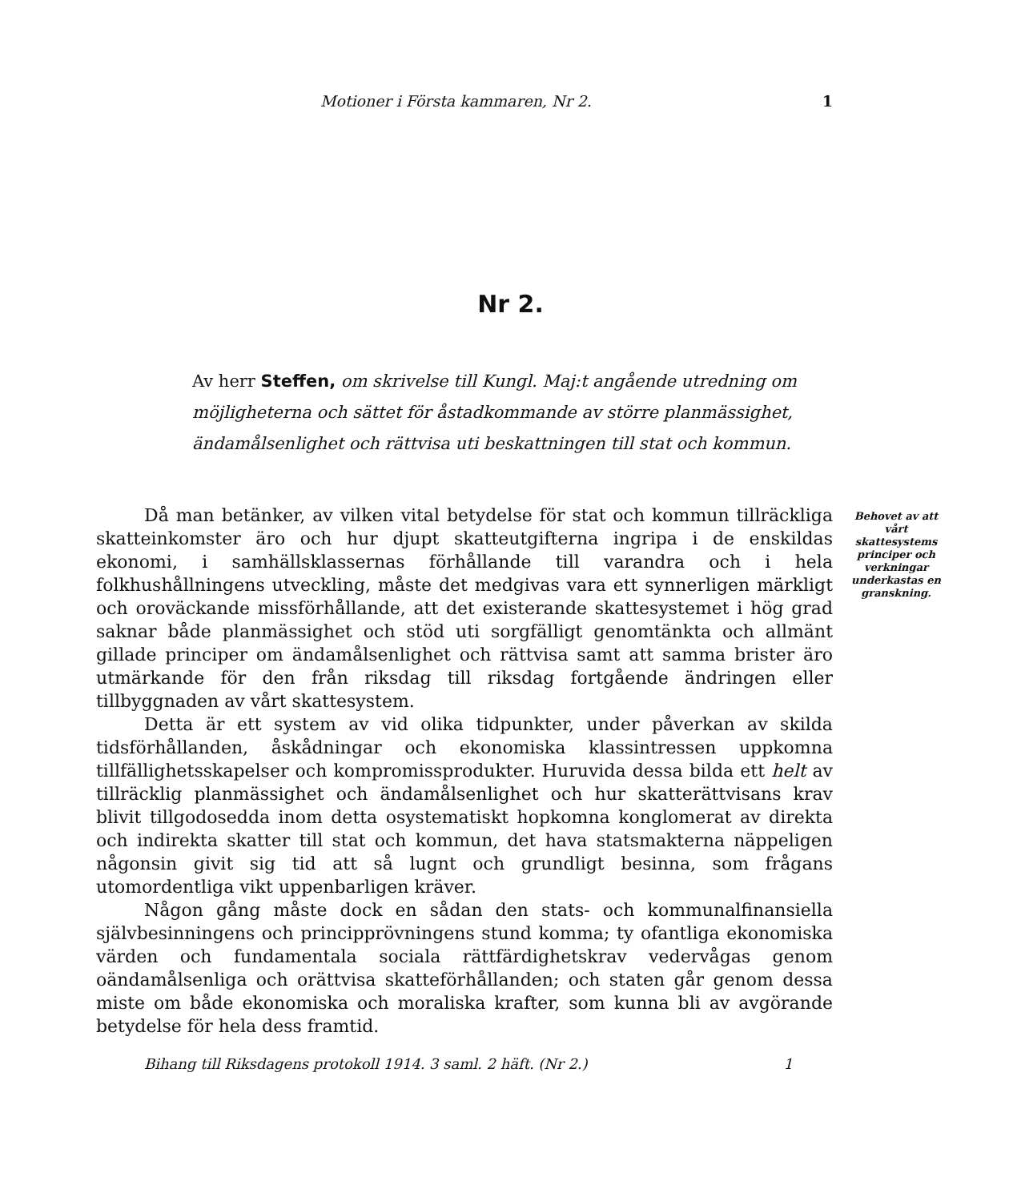Motioner i Första kammaren, Nr 2. 1
Nr 2.
Av herr Steffen, om skrivelse till Kungl. Maj:t angående utredning om möjligheterna och sättet för åstadkommande av större planmässighet, ändamålsenlighet och rättvisa uti beskattningen till stat och kommun.
Då man betänker, av vilken vital betydelse för stat och kommun tillräckliga skatteinkomster äro och hur djupt skatteutgifterna ingripa i de enskildas ekonomi, i samhällsklassernas förhållande till varandra och i hela folkhushållningens utveckling, måste det medgivas vara ett synnerligen märkligt och oroväckande missförhållande, att det existerande skattesystemet i hög grad saknar både planmässighet och stöd uti sorgfälligt genomtänkta och allmänt gillade principer om ändamålsenlighet och rättvisa samt att samma brister äro utmärkande för den från riksdag till riksdag fortgående ändringen eller tillbyggnaden av vårt skattesystem.
Detta är ett system av vid olika tidpunkter, under påverkan av skilda tidsförhållanden, åskådningar och ekonomiska klassintressen uppkomna tillfällighetsskapelser och kompromissprodukter. Huruvida dessa bilda ett helt av tillräcklig planmässighet och ändamålsenlighet och hur skatterättvisans krav blivit tillgodosedda inom detta osystematiskt hopkomna konglomerat av direkta och indirekta skatter till stat och kommun, det hava statsmakterna näppeligen någonsin givit sig tid att så lugnt och grundligt besinna, som frågans utomordentliga vikt uppenbarligen kräver.
Någon gång måste dock en sådan den stats- och kommunalfinansiella självbesinningens och principprövningens stund komma; ty ofantliga ekonomiska värden och fundamentala sociala rättfärdighetskrav vedervågas genom oändamålsenliga och orättvisa skatteförhållanden; och staten går genom dessa miste om både ekonomiska och moraliska krafter, som kunna bli av avgörande betydelse för hela dess framtid.
Behovet av att vårt skattesystems principer och verkningar underkastas en granskning.
Bihang till Riksdagens protokoll 1914. 3 saml. 2 häft. (Nr 2.) 1